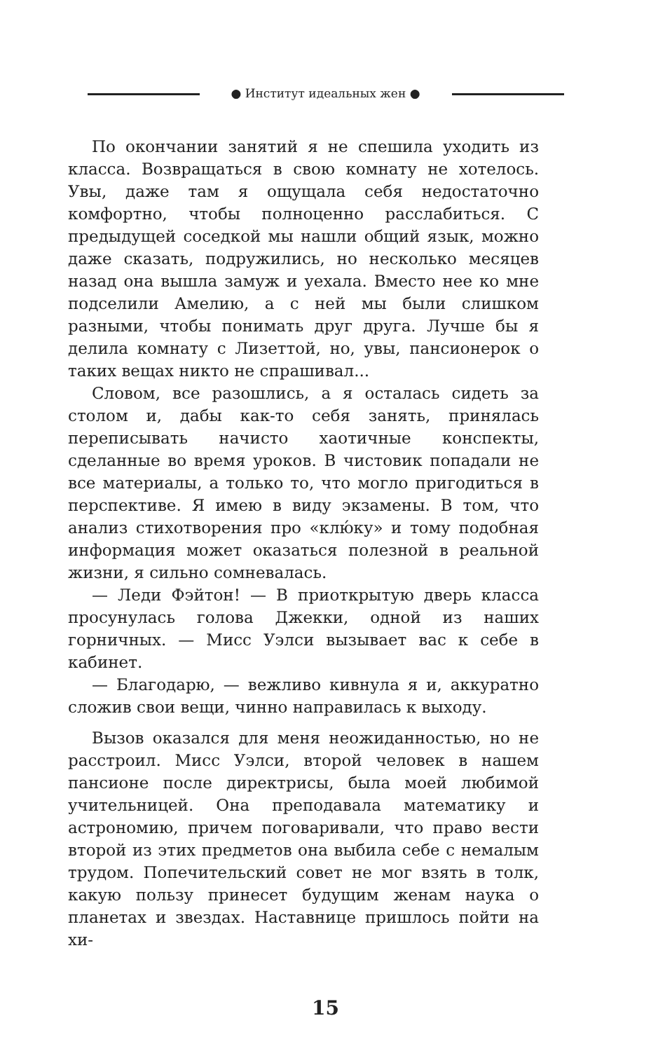● Институт идеальных жен ●
По окончании занятий я не спешила уходить из класса. Возвращаться в свою комнату не хотелось. Увы, даже там я ощущала себя недостаточно комфортно, чтобы полноценно расслабиться. С предыдущей соседкой мы нашли общий язык, можно даже сказать, подружились, но несколько месяцев назад она вышла замуж и уехала. Вместо нее ко мне подселили Амелию, а с ней мы были слишком разными, чтобы понимать друг друга. Лучше бы я делила комнату с Лизеттой, но, увы, пансионерок о таких вещах никто не спрашивал...
Словом, все разошлись, а я осталась сидеть за столом и, дабы как-то себя занять, принялась переписывать начисто хаотичные конспекты, сделанные во время уроков. В чистовик попадали не все материалы, а только то, что могло пригодиться в перспективе. Я имею в виду экзамены. В том, что анализ стихотворения про «клю́ку» и тому подобная информация может оказаться полезной в реальной жизни, я сильно сомневалась.
— Леди Фэйтон! — В приоткрытую дверь класса просунулась голова Джекки, одной из наших горничных. — Мисс Уэлси вызывает вас к себе в кабинет.
— Благодарю, — вежливо кивнула я и, аккуратно сложив свои вещи, чинно направилась к выходу.
Вызов оказался для меня неожиданностью, но не расстроил. Мисс Уэлси, второй человек в нашем пансионе после директрисы, была моей любимой учительницей. Она преподавала математику и астрономию, причем поговаривали, что право вести второй из этих предметов она выбила себе с немалым трудом. Попечительский совет не мог взять в толк, какую пользу принесет будущим женам наука о планетах и звездах. Наставнице пришлось пойти на хи-
15